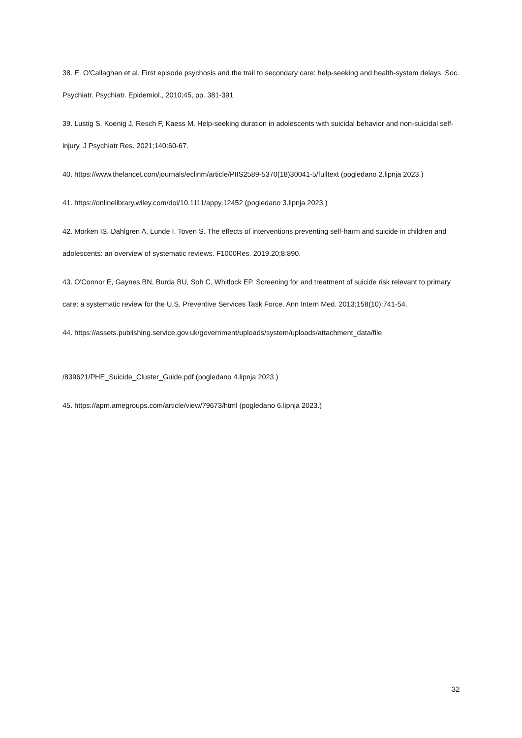38. E. O'Callaghan et al. First episode psychosis and the trail to secondary care: help-seeking and health-system delays. Soc. Psychiatr. Psychiatr. Epidemiol., 2010;45, pp. 381-391
39. Lustig S, Koenig J, Resch F, Kaess M. Help-seeking duration in adolescents with suicidal behavior and non-suicidal self-injury. J Psychiatr Res. 2021;140:60-67.
40. https://www.thelancet.com/journals/eclinm/article/PIIS2589-5370(18)30041-5/fulltext (pogledano 2.lipnja 2023.)
41. https://onlinelibrary.wiley.com/doi/10.1111/appy.12452 (pogledano 3.lipnja 2023.)
42. Morken IS, Dahlgren A, Lunde I, Toven S. The effects of interventions preventing self-harm and suicide in children and adolescents: an overview of systematic reviews. F1000Res. 2019.20;8:890.
43. O'Connor E, Gaynes BN, Burda BU, Soh C, Whitlock EP. Screening for and treatment of suicide risk relevant to primary care: a systematic review for the U.S. Preventive Services Task Force. Ann Intern Med. 2013;158(10):741-54.
44. https://assets.publishing.service.gov.uk/government/uploads/system/uploads/attachment_data/file
/839621/PHE_Suicide_Cluster_Guide.pdf (pogledano 4.lipnja 2023.)
45. https://apm.amegroups.com/article/view/79673/html (pogledano 6.lipnja 2023.)
32